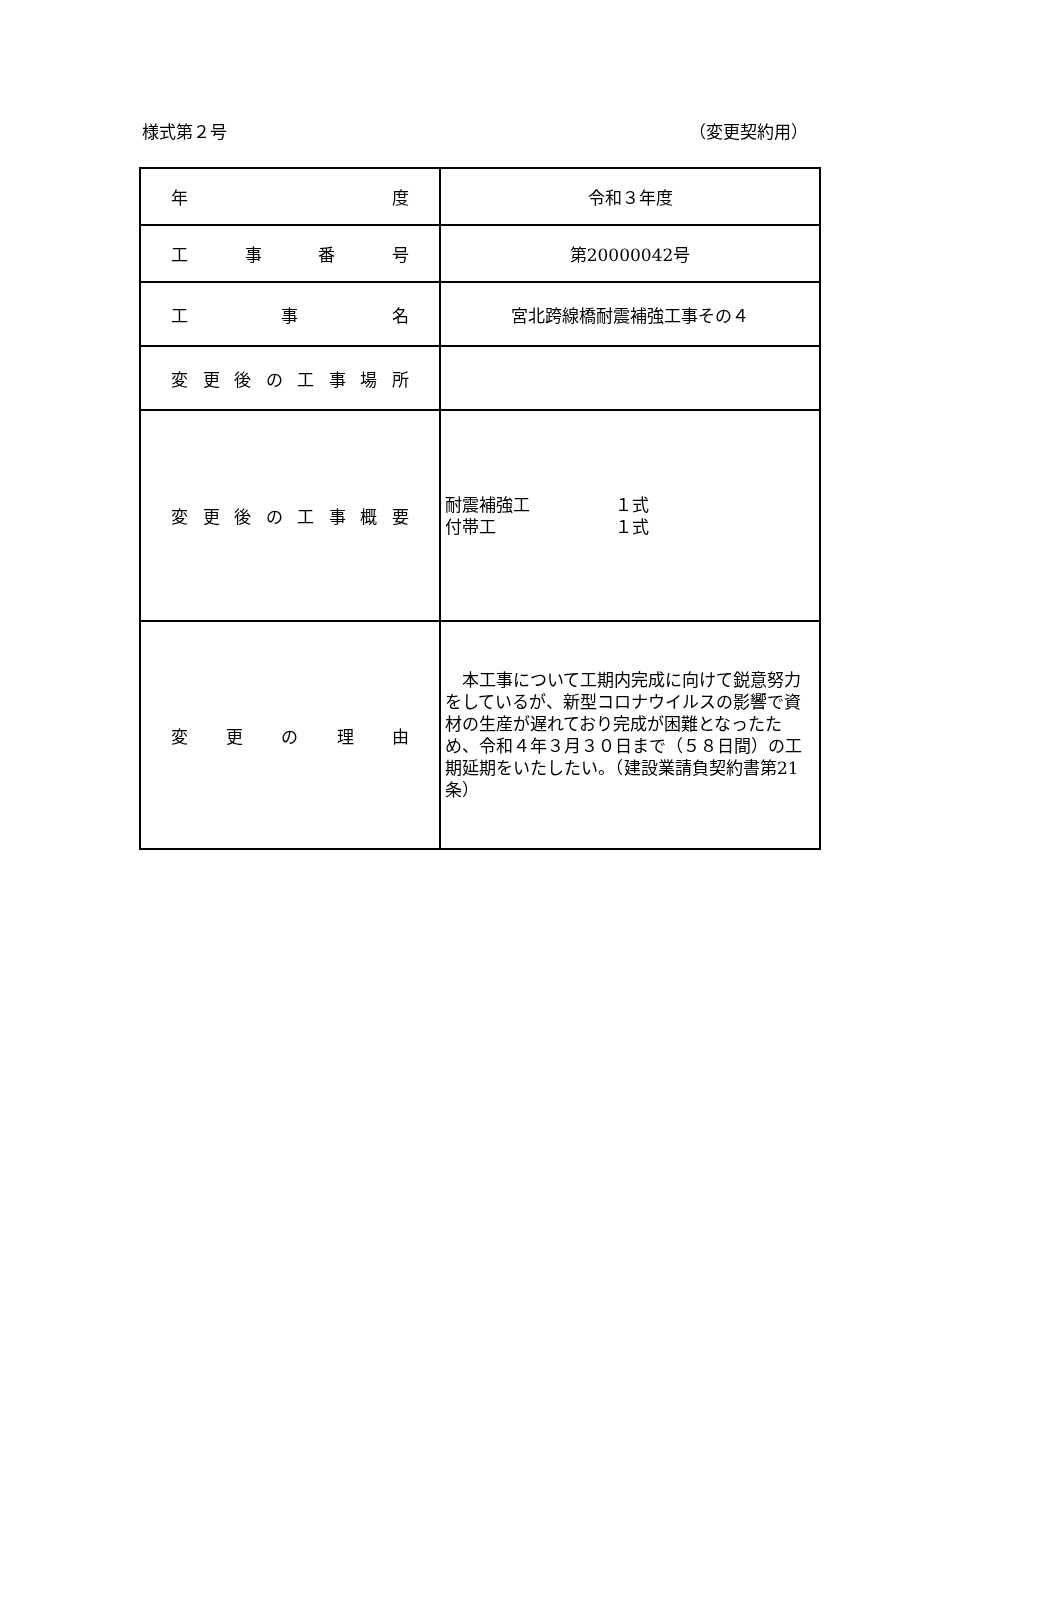様式第２号 （変更契約用）
| 年 度 | 令和３年度 |
| 工 事 番 号 | 第20000042号 |
| 工 事 名 | 宮北跨線橋耐震補強工事その４ |
| 変更後の工事場所 | |
| 変更後の工事概要 | 耐震補強工 １式 付帯工 １式 |
| 変 更 の 理 由 | 本工事について工期内完成に向けて鋭意努力をしているが、新型コロナウイルスの影響で資材の生産が遅れており完成が困難となったため、令和４年３月３０日まで（５８日間）の工期延期をいたしたい。（建設業請負契約書第21条） |